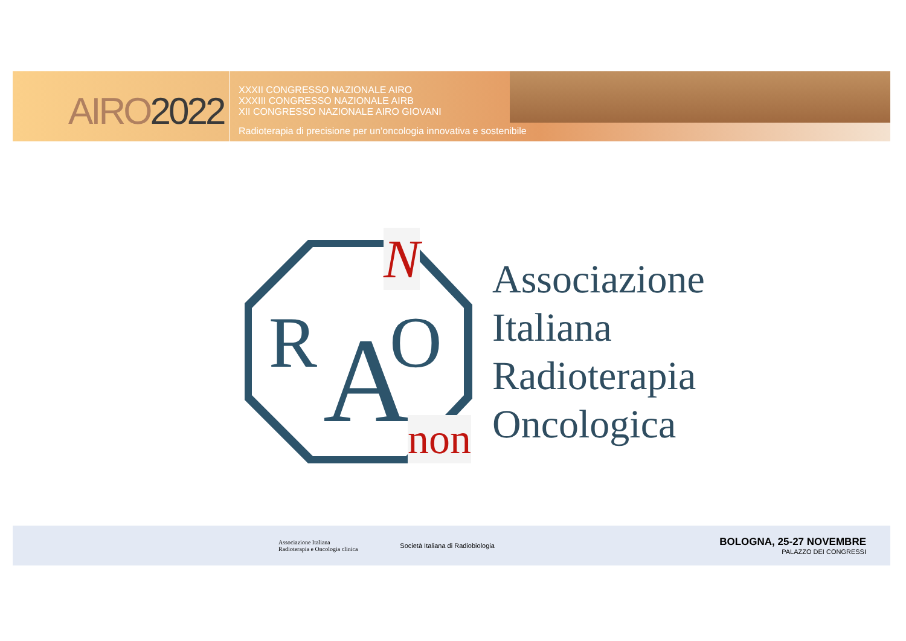AIRO2022
XXXII CONGRESSO NAZIONALE AIRO
XXXIII CONGRESSO NAZIONALE AIRB
XII CONGRESSO NAZIONALE AIRO GIOVANI
Radioterapia di precisione per un’oncologia innovativa e sostenibile
R
A
O
N
non
Associazione
Italiana
Radioterapia
Oncologica
Associazione Italiana
Radioterapia e Oncologia clinica
Società Italiana di Radiobiologia
BOLOGNA, 25-27 NOVEMBRE
PALAZZO DEI CONGRESSI